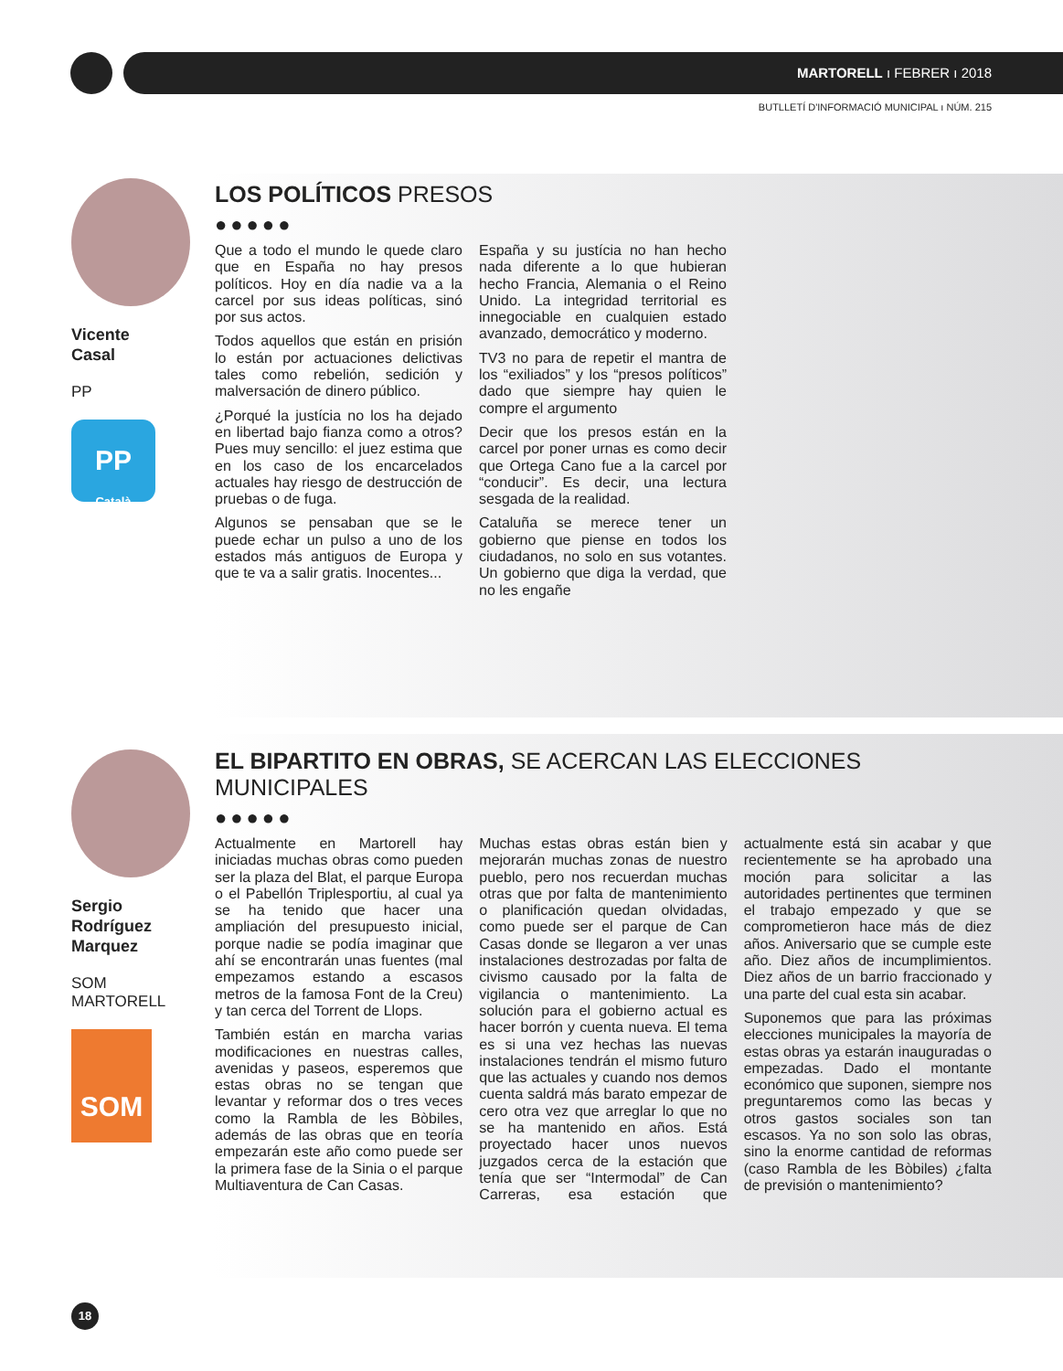MARTORELL ı FEBRER ı 2018
BUTLLETÍ D'INFORMACIÓ MUNICIPAL ı NÚM. 215
Vicente
Casal
PP
PP
Català
LOS POLÍTICOS PRESOS
●●●●●
Que a todo el mundo le quede claro que en España no hay presos políticos. Hoy en día nadie va a la carcel por sus ideas políticas, sinó por sus actos.
Todos aquellos que están en prisión lo están por actuaciones delictivas tales como rebelión, sedición y malversación de dinero público.
¿Porqué la justícia no los ha dejado en libertad bajo fianza como a otros? Pues muy sencillo: el juez estima que en los caso de los encarcelados actuales hay riesgo de destrucción de pruebas o de fuga.
Algunos se pensaban que se le puede echar un pulso a uno de los estados más antiguos de Europa y que te va a salir gratis. Inocentes...
España y su justícia no han hecho nada diferente a lo que hubieran hecho Francia, Alemania o el Reino Unido. La integridad territorial es innegociable en cualquien estado avanzado, democrático y moderno.
TV3 no para de repetir el mantra de los “exiliados” y los “presos políticos” dado que siempre hay quien le compre el argumento
Decir que los presos están en la carcel por poner urnas es como decir que Ortega Cano fue a la carcel por “conducir”. Es decir, una lectura sesgada de la realidad.
Cataluña se merece tener un gobierno que piense en todos los ciudadanos, no solo en sus votantes. Un gobierno que diga la verdad, que no les engañe
Sergio
Rodríguez
Marquez
SOM
MARTORELL
SOM
EL BIPARTITO EN OBRAS, SE ACERCAN LAS ELECCIONES MUNICIPALES
●●●●●
Actualmente en Martorell hay iniciadas muchas obras como pueden ser la plaza del Blat, el parque Europa o el Pabellón Triplesportiu, al cual ya se ha tenido que hacer una ampliación del presupuesto inicial, porque nadie se podía imaginar que ahí se encontrarán unas fuentes (mal empezamos estando a escasos metros de la famosa Font de la Creu) y tan cerca del Torrent de Llops.
También están en marcha varias modificaciones en nuestras calles, avenidas y paseos, esperemos que estas obras no se tengan que levantar y reformar dos o tres veces como la Rambla de les Bòbiles, además de las obras que en teoría empezarán este año como puede ser la primera fase de la Sinia o el parque Multiaventura de Can Casas.
Muchas estas obras están bien y mejorarán muchas zonas de nuestro pueblo, pero nos recuerdan muchas otras que por falta de mantenimiento o planificación quedan olvidadas, como puede ser el parque de Can Casas donde se llegaron a ver unas instalaciones destrozadas por falta de civismo causado por la falta de vigilancia o mantenimiento. La solución para el gobierno actual es hacer borrón y cuenta nueva. El tema es si una vez hechas las nuevas instalaciones tendrán el mismo futuro que las actuales y cuando nos demos cuenta saldrá más barato empezar de cero otra vez que arreglar lo que no se ha mantenido en años. Está proyectado hacer unos nuevos juzgados cerca de la estación que tenía que ser “Intermodal” de Can Carreras, esa estación que actualmente está sin acabar y que recientemente se ha aprobado una moción para solicitar a las autoridades pertinentes que terminen el trabajo empezado y que se comprometieron hace más de diez años. Aniversario que se cumple este año. Diez años de incumplimientos. Diez años de un barrio fraccionado y una parte del cual esta sin acabar.
Suponemos que para las próximas elecciones municipales la mayoría de estas obras ya estarán inauguradas o empezadas. Dado el montante económico que suponen, siempre nos preguntaremos como las becas y otros gastos sociales son tan escasos. Ya no son solo las obras, sino la enorme cantidad de reformas (caso Rambla de les Bòbiles) ¿falta de previsión o mantenimiento?
18